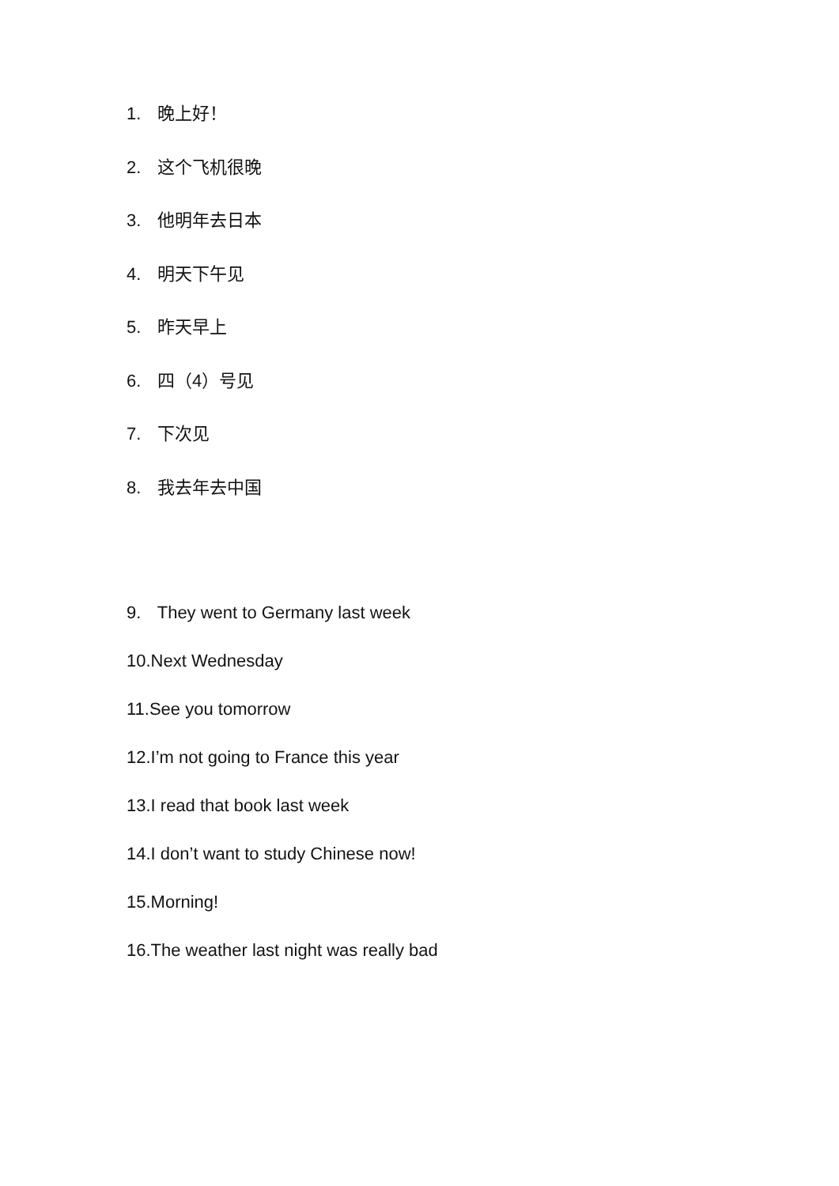1. 晚上好！
2. 这个飞机很晚
3. 他明年去日本
4. 明天下午见
5. 昨天早上
6. 四（4）号见
7. 下次见
8. 我去年去中国
9. They went to Germany last week
10.Next Wednesday
11.See you tomorrow
12.I’m not going to France this year
13.I read that book last week
14.I don’t want to study Chinese now!
15.Morning!
16.The weather last night was really bad